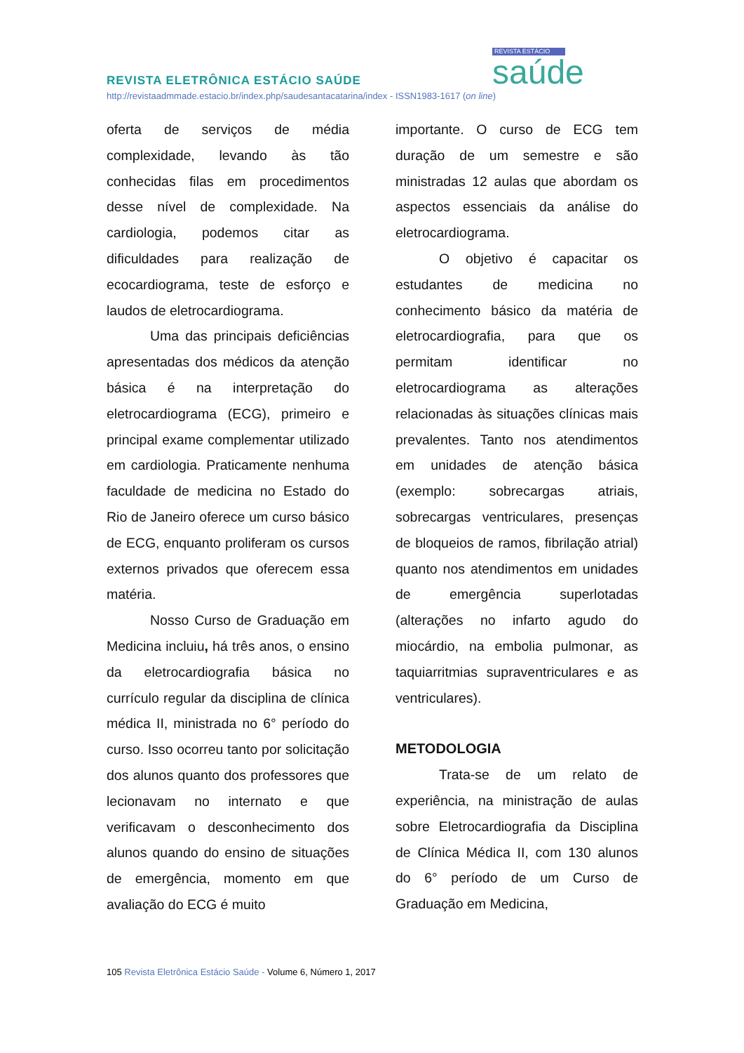REVISTA ESTÁCIO
saúde
REVISTA ELETRÔNICA ESTÁCIO SAÚDE
http://revistaadmmade.estacio.br/index.php/saudesantacatarina/index - ISSN1983-1617 (on line)
oferta de serviços de média complexidade, levando às tão conhecidas filas em procedimentos desse nível de complexidade. Na cardiologia, podemos citar as dificuldades para realização de ecocardiograma, teste de esforço e laudos de eletrocardiograma.
Uma das principais deficiências apresentadas dos médicos da atenção básica é na interpretação do eletrocardiograma (ECG), primeiro e principal exame complementar utilizado em cardiologia. Praticamente nenhuma faculdade de medicina no Estado do Rio de Janeiro oferece um curso básico de ECG, enquanto proliferam os cursos externos privados que oferecem essa matéria.
Nosso Curso de Graduação em Medicina incluiu, há três anos, o ensino da eletrocardiografia básica no currículo regular da disciplina de clínica médica II, ministrada no 6° período do curso. Isso ocorreu tanto por solicitação dos alunos quanto dos professores que lecionavam no internato e que verificavam o desconhecimento dos alunos quando do ensino de situações de emergência, momento em que avaliação do ECG é muito
importante. O curso de ECG tem duração de um semestre e são ministradas 12 aulas que abordam os aspectos essenciais da análise do eletrocardiograma.
O objetivo é capacitar os estudantes de medicina no conhecimento básico da matéria de eletrocardiografia, para que os permitam identificar no eletrocardiograma as alterações relacionadas às situações clínicas mais prevalentes. Tanto nos atendimentos em unidades de atenção básica (exemplo: sobrecargas atriais, sobrecargas ventriculares, presenças de bloqueios de ramos, fibrilação atrial) quanto nos atendimentos em unidades de emergência superlotadas (alterações no infarto agudo do miocárdio, na embolia pulmonar, as taquiarritmias supraventriculares e as ventriculares).
METODOLOGIA
Trata-se de um relato de experiência, na ministração de aulas sobre Eletrocardiografia da Disciplina de Clínica Médica II, com 130 alunos do 6° período de um Curso de Graduação em Medicina,
105 Revista Eletrônica Estácio Saúde - Volume 6, Número 1, 2017